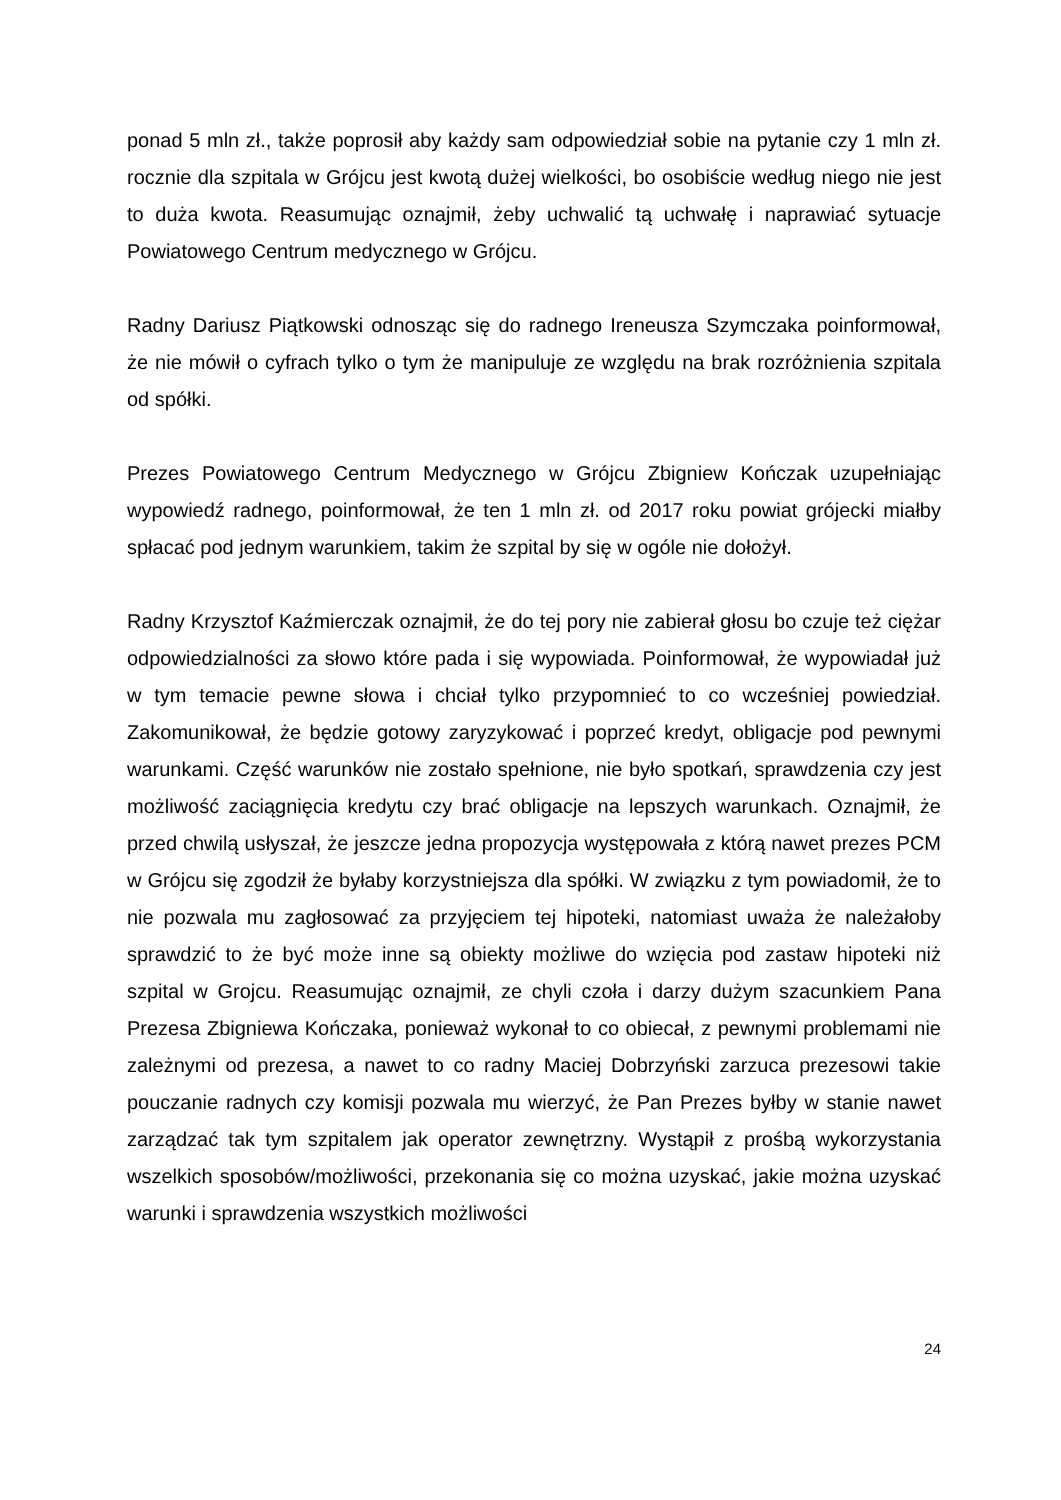ponad 5 mln zł., także poprosił aby każdy sam odpowiedział sobie na pytanie czy 1 mln zł. rocznie dla szpitala w Grójcu jest kwotą dużej wielkości, bo osobiście według niego nie jest to duża kwota. Reasumując oznajmił, żeby uchwalić tą uchwałę i naprawiać sytuacje Powiatowego Centrum medycznego w Grójcu.
Radny Dariusz Piątkowski odnosząc się do radnego Ireneusza Szymczaka poinformował, że nie mówił o cyfrach tylko o tym że manipuluje ze względu na brak rozróżnienia szpitala od spółki.
Prezes Powiatowego Centrum Medycznego w Grójcu Zbigniew Kończak uzupełniając wypowiedź radnego, poinformował, że ten 1 mln zł. od 2017 roku powiat grójecki miałby spłacać pod jednym warunkiem, takim że szpital by się w ogóle nie dołożył.
Radny Krzysztof Kaźmierczak oznajmił, że do tej pory nie zabierał głosu bo czuje też ciężar odpowiedzialności za słowo które pada i się wypowiada. Poinformował, że wypowiadał już w tym temacie pewne słowa i chciał tylko przypomnieć to co wcześniej powiedział. Zakomunikował, że będzie gotowy zaryzykować i poprzeć kredyt, obligacje pod pewnymi warunkami. Część warunków nie zostało spełnione, nie było spotkań, sprawdzenia czy jest możliwość zaciągnięcia kredytu czy brać obligacje na lepszych warunkach. Oznajmił, że przed chwilą usłyszał, że jeszcze jedna propozycja występowała z którą nawet prezes PCM w Grójcu się zgodził że byłaby korzystniejsza dla spółki. W związku z tym powiadomił, że to nie pozwala mu zagłosować za przyjęciem tej hipoteki, natomiast uważa że należałoby sprawdzić to że być może inne są obiekty możliwe do wzięcia pod zastaw hipoteki niż szpital w Grojcu. Reasumując oznajmił, ze chyli czoła i darzy dużym szacunkiem Pana Prezesa Zbigniewa Kończaka, ponieważ wykonał to co obiecał, z pewnymi problemami nie zależnymi od prezesa, a nawet to co radny Maciej Dobrzyński zarzuca prezesowi takie pouczanie radnych czy komisji pozwala mu wierzyć, że Pan Prezes byłby w stanie nawet zarządzać tak tym szpitalem jak operator zewnętrzny. Wystąpił z prośbą wykorzystania wszelkich sposobów/możliwości, przekonania się co można uzyskać, jakie można uzyskać warunki i sprawdzenia wszystkich możliwości
24